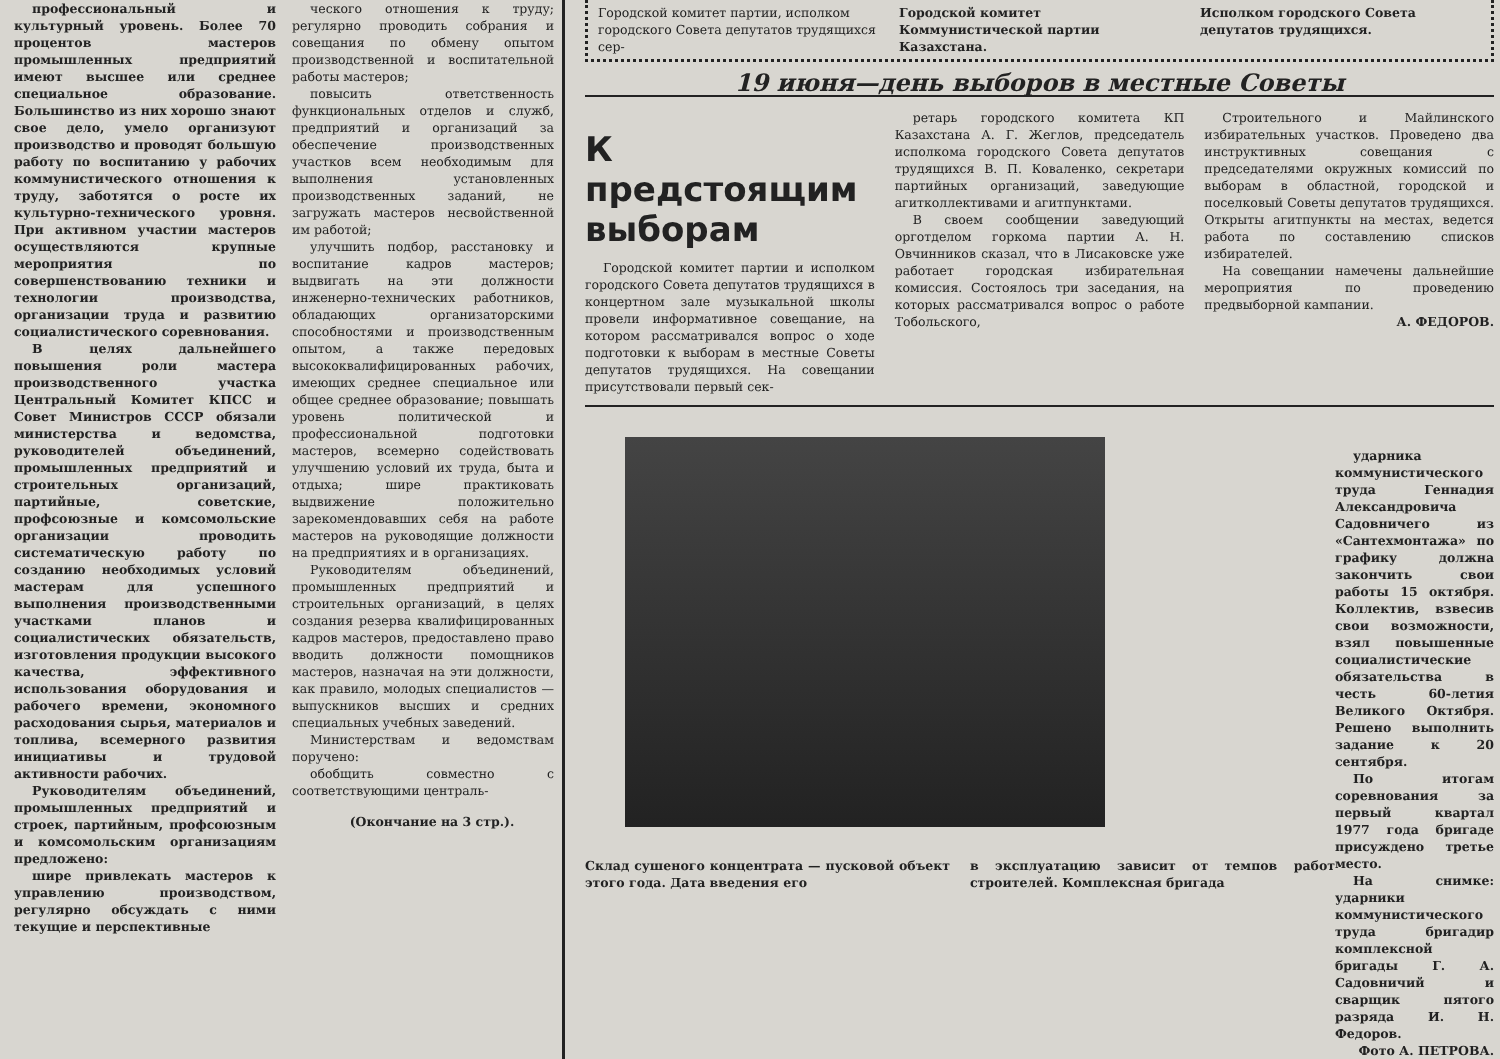профессиональный и культурный уровень. Более 70 процентов мастеров промышленных предприятий имеют высшее или среднее специальное образование. Большинство из них хорошо знают свое дело, умело организуют производство и проводят большую работу по воспитанию у рабочих коммунистического отношения к труду, заботятся о росте их культурно-технического уровня. При активном участии мастеров осуществляются крупные мероприятия по совершенствованию техники и технологии производства, организации труда и развитию социалистического соревнования.
В целях дальнейшего повышения роли мастера производственного участка Центральный Комитет КПСС и Совет Министров СССР обязали министерства и ведомства, руководителей объединений, промышленных предприятий и строительных организаций, партийные, советские, профсоюзные и комсомольские организации проводить систематическую работу по созданию необходимых условий мастерам для успешного выполнения производственными участками планов и социалистических обязательств, изготовления продукции высокого качества, эффективного использования оборудования и рабочего времени, экономного расходования сырья, материалов и топлива, всемерного развития инициативы и трудовой активности рабочих.
Руководителям объединений, промышленных предприятий и строек, партийным, профсоюзным и комсомольским организациям предложено:
шире привлекать мастеров к управлению производством, регулярно обсуждать с ними текущие и перспективные
ческого отношения к труду; регулярно проводить собрания и совещания по обмену опытом производственной и воспитательной работы мастеров;
повысить ответственность функциональных отделов и служб, предприятий и организаций за обеспечение производственных участков всем необходимым для выполнения установленных производственных заданий, не загружать мастеров несвойственной им работой;
улучшить подбор, расстановку и воспитание кадров мастеров; выдвигать на эти должности инженерно-технических работников, обладающих организаторскими способностями и производственным опытом, а также передовых высококвалифицированных рабочих, имеющих среднее специальное или общее среднее образование; повышать уровень политической и профессиональной подготовки мастеров, всемерно содействовать улучшению условий их труда, быта и отдыха; шире практиковать выдвижение положительно зарекомендовавших себя на работе мастеров на руководящие должности на предприятиях и в организациях.
Руководителям объединений, промышленных предприятий и строительных организаций, в целях создания резерва квалифицированных кадров мастеров, предоставлено право вводить должности помощников мастеров, назначая на эти должности, как правило, молодых специалистов — выпускников высших и средних специальных учебных заведений.
Министерствам и ведомствам поручено:
обобщить совместно с соответствующими централь-
(Окончание на 3 стр.).
Городской комитет партии, исполком городского Совета депутатов трудящихся сер-
Городской комитет Коммунистической партии Казахстана.
Исполком городского Совета депутатов трудящихся.
19 июня—день выборов в местные Советы
К предстоящим выборам
Городской комитет партии и исполком городского Совета депутатов трудящихся в концертном зале музыкальной школы провели информативное совещание, на котором рассматривался вопрос о ходе подготовки к выборам в местные Советы депутатов трудящихся. На совещании присутствовали первый сек-
ретарь городского комитета КП Казахстана А. Г. Жеглов, председатель исполкома городского Совета депутатов трудящихся В. П. Коваленко, секретари партийных организаций, заведующие агитколлективами и агитпунктами.
В своем сообщении заведующий орготделом горкома партии А. Н. Овчинников сказал, что в Лисаковске уже работает городская избирательная комиссия. Состоялось три заседания, на которых рассматривался вопрос о работе Тобольского,
Строительного и Майлинского избирательных участков. Проведено два инструктивных совещания с председателями окружных комиссий по выборам в областной, городской и поселковый Советы депутатов трудящихся. Открыты агитпункты на местах, ведется работа по составлению списков избирателей.
На совещании намечены дальнейшие мероприятия по проведению предвыборной кампании.
А. ФЕДОРОВ.
Склад сушеного концентрата — пусковой объект этого года. Дата введения его
в эксплуатацию зависит от темпов работ строителей. Комплексная бригада
ударника коммунистического труда Геннадия Александровича Садовничего из «Сантехмонтажа» по графику должна закончить свои работы 15 октября. Коллектив, взвесив свои возможности, взял повышенные социалистические обязательства в честь 60-летия Великого Октября. Решено выполнить задание к 20 сентября.
По итогам соревнования за первый квартал 1977 года бригаде присуждено третье место.
На снимке: ударники коммунистического труда бригадир комплексной бригады Г. А. Садовничий и сварщик пятого разряда И. Н. Федоров.
Фото А. ПЕТРОВА.